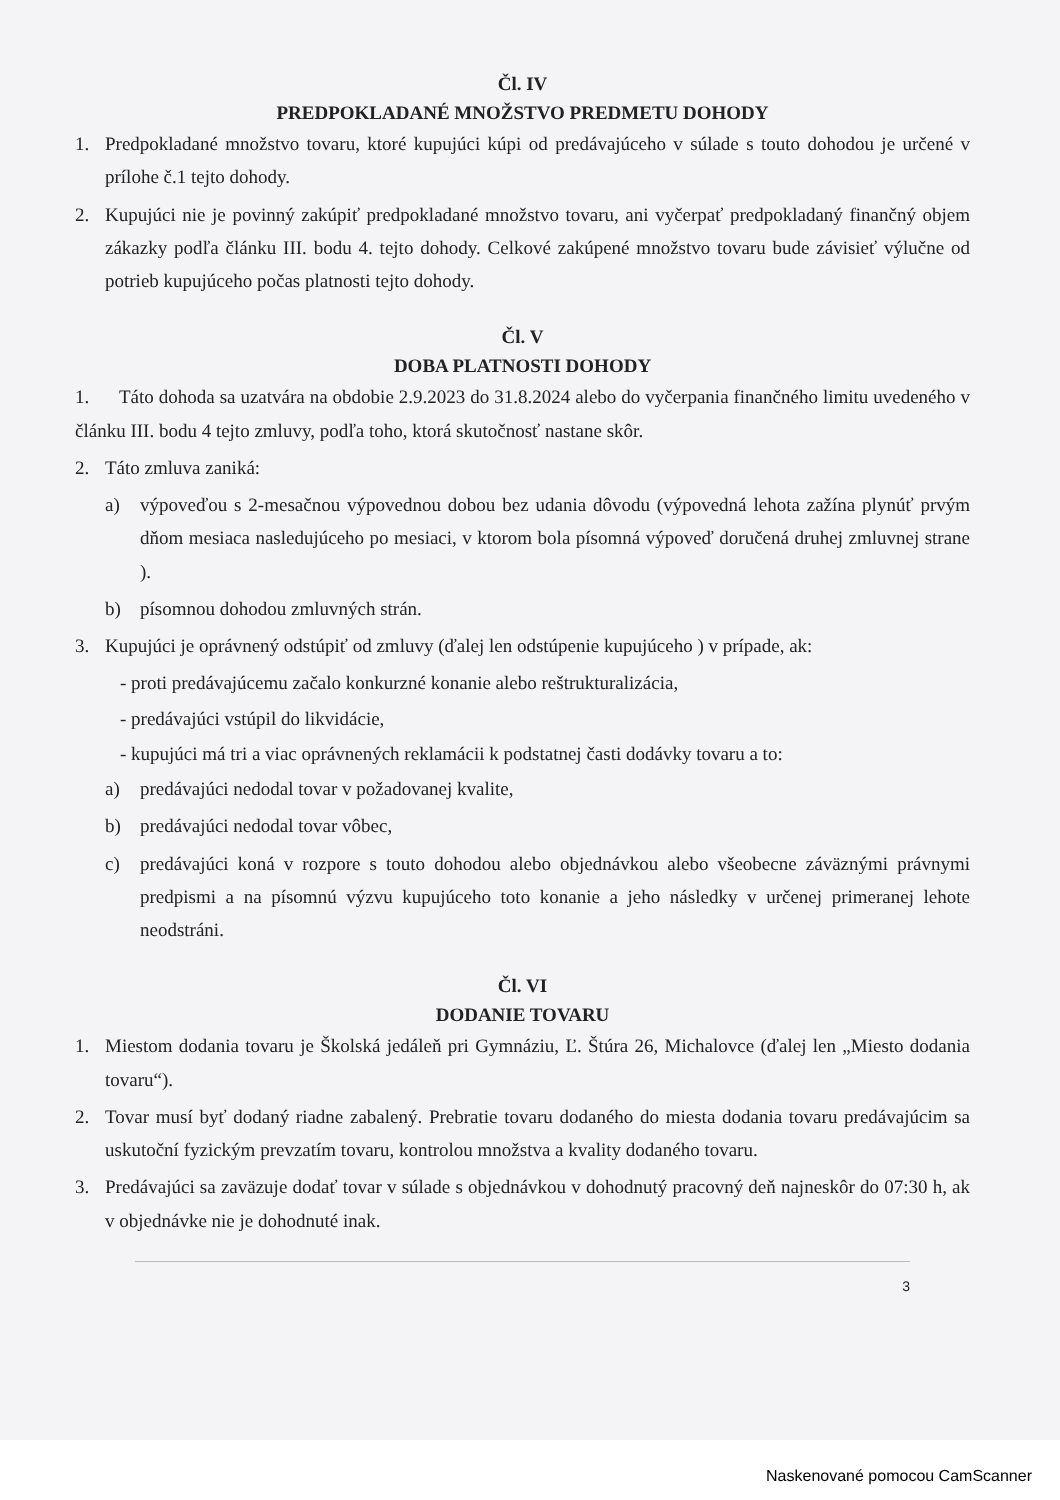Čl. IV
PREDPOKLADANÉ MNOŽSTVO PREDMETU DOHODY
1. Predpokladané množstvo tovaru, ktoré kupujúci kúpi od predávajúceho v súlade s touto dohodou je určené v prílohe č.1 tejto dohody.
2. Kupujúci nie je povinný zakúpiť predpokladané množstvo tovaru, ani vyčerpať predpokladaný finančný objem zákazky podľa článku III. bodu 4. tejto dohody. Celkové zakúpené množstvo tovaru bude závisieť výlučne od potrieb kupujúceho počas platnosti tejto dohody.
Čl. V
DOBA PLATNOSTI DOHODY
1. Táto dohoda sa uzatvára na obdobie 2.9.2023 do 31.8.2024 alebo do vyčerpania finančného limitu uvedeného v článku III. bodu 4 tejto zmluvy, podľa toho, ktorá skutočnosť nastane skôr.
2. Táto zmluva zaniká:
a) výpoveďou s 2-mesačnou výpovednou dobou bez udania dôvodu (výpovedná lehota zažína plynúť prvým dňom mesiaca nasledujúceho po mesiaci, v ktorom bola písomná výpoveď doručená druhej zmluvnej strane ).
b) písomnou dohodou zmluvných strán.
3. Kupujúci je oprávnený odstúpiť od zmluvy (ďalej len odstúpenie kupujúceho ) v prípade, ak:
- proti predávajúcemu začalo konkurzné konanie alebo reštrukturalizácia,
- predávajúci vstúpil do likvidácie,
- kupujúci má tri a viac oprávnených reklamácii k podstatnej časti dodávky tovaru a to:
a) predávajúci nedodal tovar v požadovanej kvalite,
b) predávajúci nedodal tovar vôbec,
c) predávajúci koná v rozpore s touto dohodou alebo objednávkou alebo všeobecne záväznými právnymi predpismi a na písomnú výzvu kupujúceho toto konanie a jeho následky v určenej primeranej lehote neodstráni.
Čl. VI
DODANIE TOVARU
1. Miestom dodania tovaru je Školská jedáleň pri Gymnáziu, Ľ. Štúra 26, Michalovce (ďalej len „Miesto dodania tovaru“).
2. Tovar musí byť dodaný riadne zabalený. Prebratie tovaru dodaného do miesta dodania tovaru predávajúcim sa uskutoční fyzickým prevzatím tovaru, kontrolou množstva a kvality dodaného tovaru.
3. Predávajúci sa zaväzuje dodať tovar v súlade s objednávkou v dohodnutý pracovný deň najneskôr do 07:30 h, ak v objednávke nie je dohodnuté inak.
3
Naskenované pomocou CamScanner